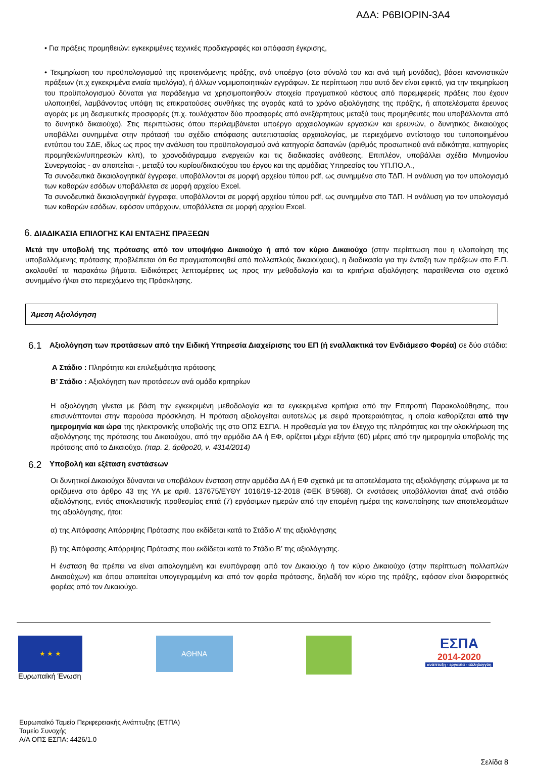ΑΔΑ: Ρ6ΒΙΟΡΙΝ-3Α4
• Για πράξεις προμηθειών: εγκεκριμένες τεχνικές προδιαγραφές και απόφαση έγκρισης,
• Τεκμηρίωση του προϋπολογισμού της προτεινόμενης πράξης, ανά υποέργο (στο σύνολό του και ανά τιμή μονάδας), βάσει κανονιστικών πράξεων (π.χ εγκεκριμένα ενιαία τιμολόγια), ή άλλων νομιμοποιητικών εγγράφων. Σε περίπτωση που αυτό δεν είναι εφικτό, για την τεκμηρίωση του προϋπολογισμού δύναται για παράδειγμα να χρησιμοποιηθούν στοιχεία πραγματικού κόστους από παρεμφερείς πράξεις που έχουν υλοποιηθεί, λαμβάνοντας υπόψη τις επικρατούσες συνθήκες της αγοράς κατά το χρόνο αξιολόγησης της πράξης, ή αποτελέσματα έρευνας αγοράς με μη δεσμευτικές προσφορές (π.χ. τουλάχιστον δύο προσφορές από ανεξάρτητους μεταξύ τους προμηθευτές που υποβάλλονται από το δυνητικό δικαιούχο). Στις περιπτώσεις όπου περιλαμβάνεται υποέργο αρχαιολογικών εργασιών και ερευνών, ο δυνητικός δικαιούχος υποβάλλει συνημμένα στην πρότασή του σχέδιο απόφασης αυτεπιστασίας αρχαιολογίας, με περιεχόμενο αντίστοιχο του τυποποιημένου εντύπου του ΣΔΕ, ιδίως ως προς την ανάλυση του προϋπολογισμού ανά κατηγορία δαπανών (αριθμός προσωπικού ανά ειδικότητα, κατηγορίες προμηθειών/υπηρεσιών κλπ), το χρονοδιάγραμμα ενεργειών και τις διαδικασίες ανάθεσης. Επιπλέον, υποβάλλει σχέδιο Μνημονίου Συνεργασίας - αν απαιτείται -, μεταξύ του κυρίου/δικαιούχου του έργου και της αρμόδιας Υπηρεσίας του ΥΠ.ΠΟ.Α.,
Τα συνοδευτικά δικαιολογητικά/ έγγραφα, υποβάλλονται σε μορφή αρχείου τύπου pdf, ως συνημμένα στο ΤΔΠ. Η ανάλυση για τον υπολογισμό των καθαρών εσόδων υποβάλλεται σε μορφή αρχείου Excel.
Τα συνοδευτικά δικαιολογητικά/ έγγραφα, υποβάλλονται σε μορφή αρχείου τύπου pdf, ως συνημμένα στο ΤΔΠ. Η ανάλυση για τον υπολογισμό των καθαρών εσόδων, εφόσον υπάρχουν, υποβάλλεται σε μορφή αρχείου Excel.
6. ΔΙΑΔΙΚΑΣΙΑ ΕΠΙΛΟΓΗΣ ΚΑΙ ΕΝΤΑΞΗΣ ΠΡΑΞΕΩΝ
Μετά την υποβολή της πρότασης από τον υποψήφιο Δικαιούχο ή από τον κύριο Δικαιούχο (στην περίπτωση που η υλοποίηση της υποβαλλόμενης πρότασης προβλέπεται ότι θα πραγματοποιηθεί από πολλαπλούς δικαιούχους), η διαδικασία για την ένταξη των πράξεων στο Ε.Π. ακολουθεί τα παρακάτω βήματα. Ειδικότερες λεπτομέρειες ως προς την μεθοδολογία και τα κριτήρια αξιολόγησης παρατίθενται στο σχετικό συνημμένο ή/και στο περιεχόμενο της Πρόσκλησης.
Άμεση Αξιολόγηση
6.1
Αξιολόγηση των προτάσεων από την Ειδική Υπηρεσία Διαχείρισης του ΕΠ (ή εναλλακτικά τον Ενδιάμεσο Φορέα) σε δύο στάδια:
Α Στάδιο : Πληρότητα και επιλεξιμότητα πρότασης
Β’ Στάδιο : Αξιολόγηση των προτάσεων ανά ομάδα κριτηρίων
Η αξιολόγηση γίνεται με βάση την εγκεκριμένη μεθοδολογία και τα εγκεκριμένα κριτήρια από την Επιτροπή Παρακολούθησης, που επισυνάπτονται στην παρούσα πρόσκληση. Η πρόταση αξιολογείται αυτοτελώς με σειρά προτεραιότητας, η οποία καθορίζεται από την ημερομηνία και ώρα της ηλεκτρονικής υποβολής της στο ΟΠΣ ΕΣΠΑ. Η προθεσμία για τον έλεγχο της πληρότητας και την ολοκλήρωση της αξιολόγησης της πρότασης του Δικαιούχου, από την αρμόδια ΔΑ ή ΕΦ, ορίζεται μέχρι εξήντα (60) μέρες από την ημερομηνία υποβολής της πρότασης από το Δικαιούχο. (παρ. 2, άρθρο20, ν. 4314/2014)
6.2 Υποβολή και εξέταση ενστάσεων
Οι δυνητικοί Δικαιούχοι δύνανται να υποβάλουν ένσταση στην αρμόδια ΔΑ ή ΕΦ σχετικά με τα αποτελέσματα της αξιολόγησης σύμφωνα με τα οριζόμενα στο άρθρο 43 της ΥΑ με αριθ. 137675/ΕΥΘΥ 1016/19-12-2018 (ΦΕΚ Β’5968). Οι ενστάσεις υποβάλλονται άπαξ ανά στάδιο αξιολόγησης, εντός αποκλειστικής προθεσμίας επτά (7) εργάσιμων ημερών από την επομένη ημέρα της κοινοποίησης των αποτελεσμάτων της αξιολόγησης, ήτοι:
α) της Απόφασης Απόρριψης Πρότασης που εκδίδεται κατά το Στάδιο Α’ της αξιολόγησης
β) της Απόφασης Απόρριψης Πρότασης που εκδίδεται κατά το Στάδιο Β’ της αξιολόγησης.
Η ένσταση θα πρέπει να είναι αιτιολογημένη και ενυπόγραφη από τον Δικαιούχο ή τον κύριο Δικαιούχο (στην περίπτωση πολλαπλών Δικαιούχων) και όπου απαιτείται υπογεγραμμένη και από τον φορέα πρότασης, δηλαδή τον κύριο της πράξης, εφόσον είναι διαφορετικός φορέας από τον Δικαιούχο.
★ ★ ★
Ευρωπαϊκή Ένωση
ΑΘΗΝΑ
ΕΣΠΑ
2014-2020
ανάπτυξη - εργασία - αλληλεγγύη
Ευρωπαϊκό Ταμείο Περιφερειακής Ανάπτυξης (ΕΤΠΑ)
Ταμείο Συνοχής
Α/Α ΟΠΣ ΕΣΠΑ: 4426/1.0
Σελίδα 8